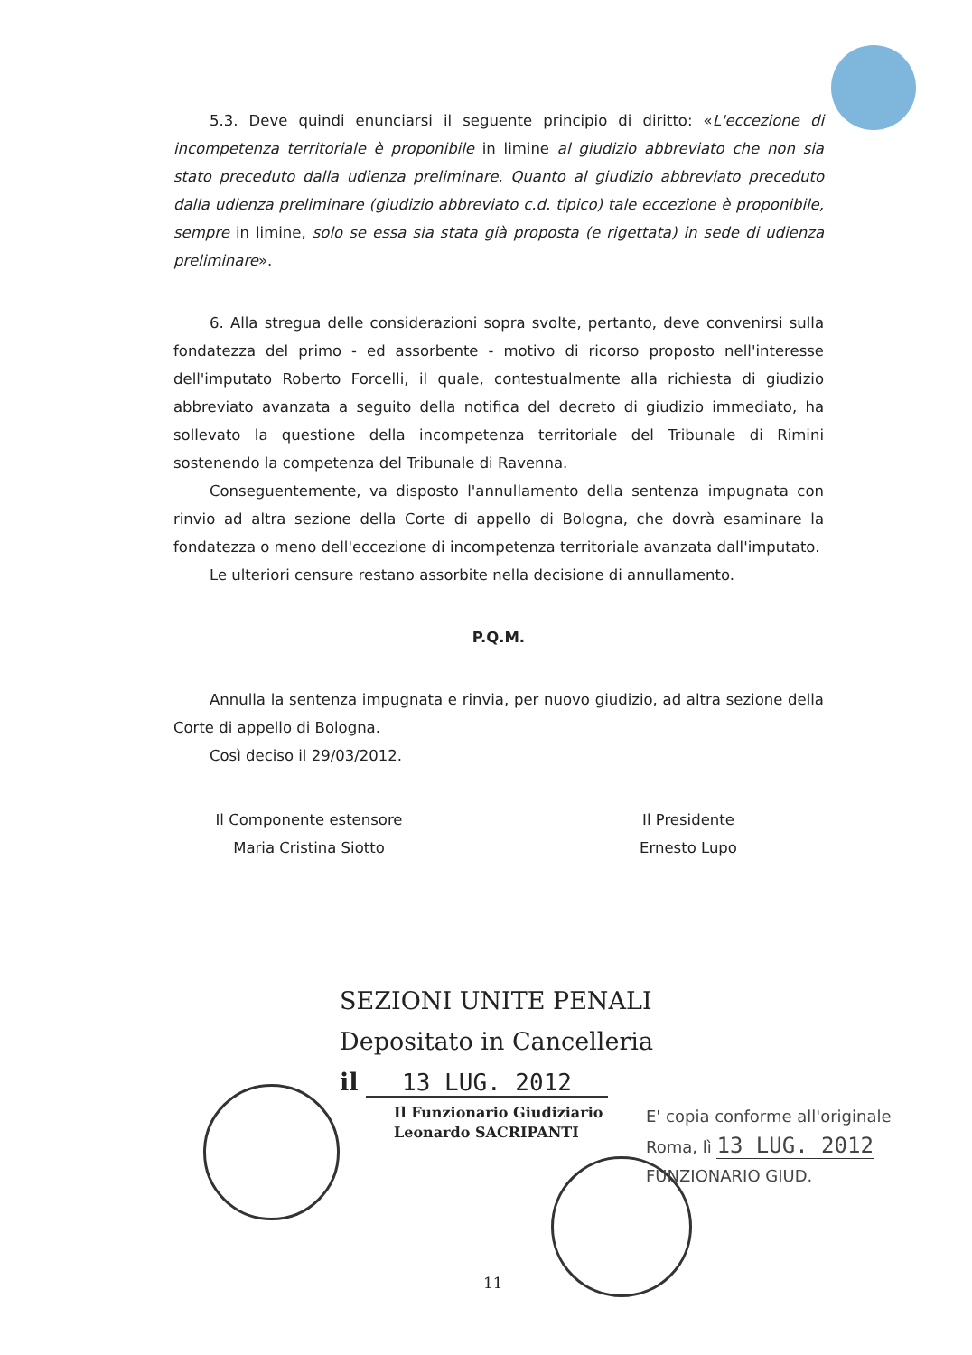5.3. Deve quindi enunciarsi il seguente principio di diritto: «L'eccezione di incompetenza territoriale è proponibile in limine al giudizio abbreviato che non sia stato preceduto dalla udienza preliminare. Quanto al giudizio abbreviato preceduto dalla udienza preliminare (giudizio abbreviato c.d. tipico) tale eccezione è proponibile, sempre in limine, solo se essa sia stata già proposta (e rigettata) in sede di udienza preliminare».
6. Alla stregua delle considerazioni sopra svolte, pertanto, deve convenirsi sulla fondatezza del primo - ed assorbente - motivo di ricorso proposto nell'interesse dell'imputato Roberto Forcelli, il quale, contestualmente alla richiesta di giudizio abbreviato avanzata a seguito della notifica del decreto di giudizio immediato, ha sollevato la questione della incompetenza territoriale del Tribunale di Rimini sostenendo la competenza del Tribunale di Ravenna.
Conseguentemente, va disposto l'annullamento della sentenza impugnata con rinvio ad altra sezione della Corte di appello di Bologna, che dovrà esaminare la fondatezza o meno dell'eccezione di incompetenza territoriale avanzata dall'imputato.
Le ulteriori censure restano assorbite nella decisione di annullamento.
P.Q.M.
Annulla la sentenza impugnata e rinvia, per nuovo giudizio, ad altra sezione della Corte di appello di Bologna.
Così deciso il 29/03/2012.
Il Componente estensore
Maria Cristina Siotto
Il Presidente
Ernesto Lupo
SEZIONI UNITE PENALI
Depositato in Cancelleria
il 13 LUG. 2012
Il Funzionario Giudiziario
Leonardo SACRIPANTI
E' copia conforme all'originale
Roma, lì 13 LUG. 2012
FUNZIONARIO GIUD.
11